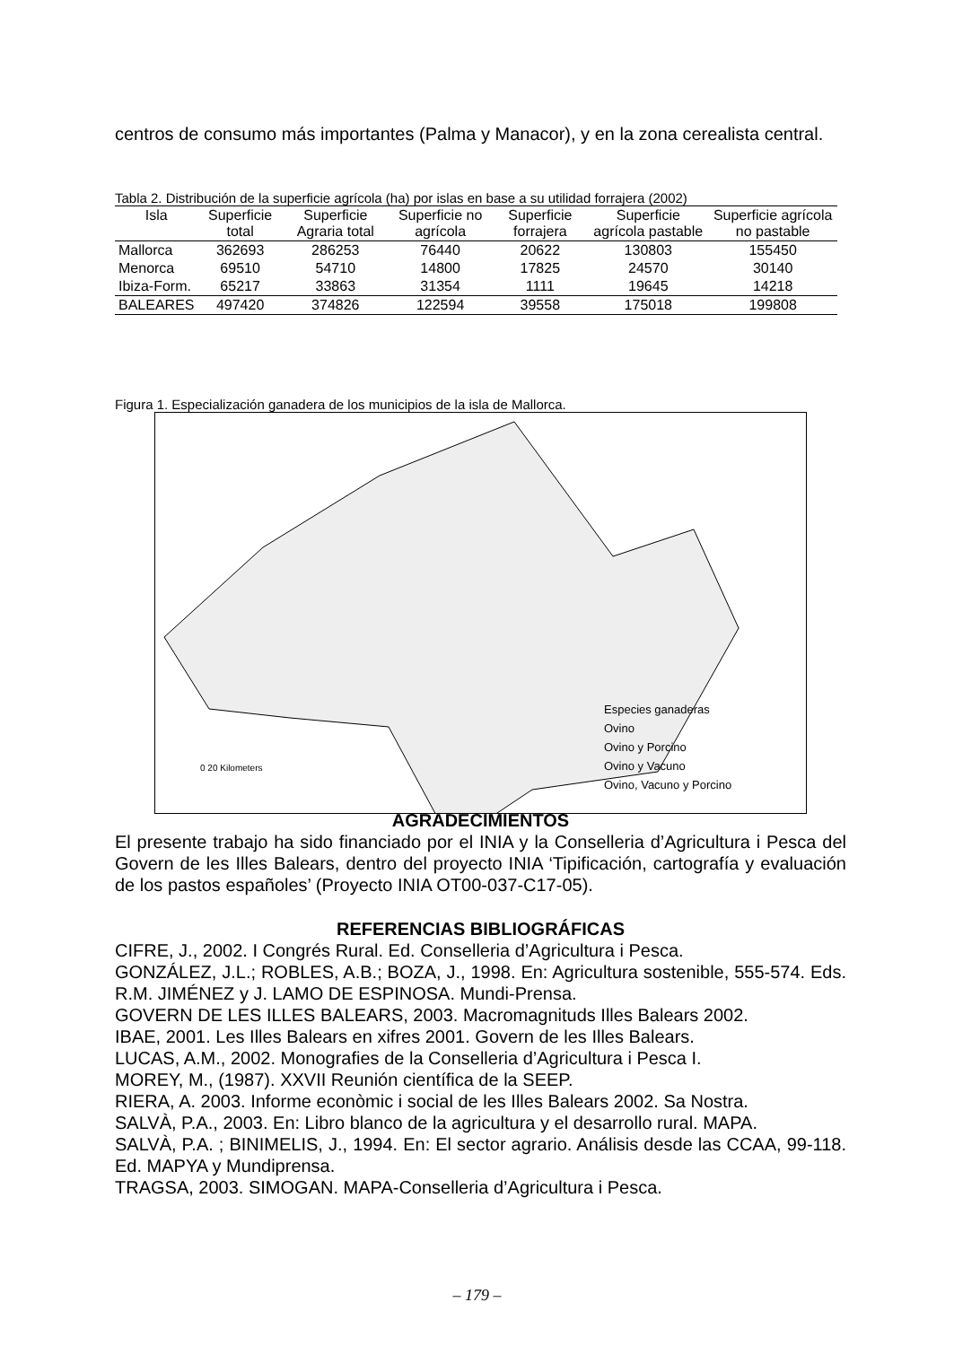centros de consumo más importantes (Palma y Manacor), y en la zona cerealista central.
Tabla 2. Distribución de la superficie agrícola (ha) por islas en base a su utilidad forrajera (2002)
| Isla | Superficie total | Superficie Agraria total | Superficie no agrícola | Superficie forrajera | Superficie agrícola pastable | Superficie agrícola no pastable |
| --- | --- | --- | --- | --- | --- | --- |
| Mallorca | 362693 | 286253 | 76440 | 20622 | 130803 | 155450 |
| Menorca | 69510 | 54710 | 14800 | 17825 | 24570 | 30140 |
| Ibiza-Form. | 65217 | 33863 | 31354 | 1111 | 19645 | 14218 |
| BALEARES | 497420 | 374826 | 122594 | 39558 | 175018 | 199808 |
Figura 1. Especialización ganadera de los municipios de la isla de Mallorca.
Especies ganaderas
Ovino
Ovino y Porcino
Ovino y Vacuno
Ovino, Vacuno y Porcino
0 20 Kilometers
AGRADECIMIENTOS
El presente trabajo ha sido financiado por el INIA y la Conselleria d’Agricultura i Pesca del Govern de les Illes Balears, dentro del proyecto INIA ‘Tipificación, cartografía y evaluación de los pastos españoles’ (Proyecto INIA OT00-037-C17-05).
REFERENCIAS BIBLIOGRÁFICAS
CIFRE, J., 2002. I Congrés Rural. Ed. Conselleria d’Agricultura i Pesca.
GONZÁLEZ, J.L.; ROBLES, A.B.; BOZA, J., 1998. En: Agricultura sostenible, 555-574. Eds. R.M. JIMÉNEZ y J. LAMO DE ESPINOSA. Mundi-Prensa.
GOVERN DE LES ILLES BALEARS, 2003. Macromagnituds Illes Balears 2002.
IBAE, 2001. Les Illes Balears en xifres 2001. Govern de les Illes Balears.
LUCAS, A.M., 2002. Monografies de la Conselleria d’Agricultura i Pesca I.
MOREY, M., (1987). XXVII Reunión científica de la SEEP.
RIERA, A. 2003. Informe econòmic i social de les Illes Balears 2002. Sa Nostra.
SALVÀ, P.A., 2003. En: Libro blanco de la agricultura y el desarrollo rural. MAPA.
SALVÀ, P.A. ; BINIMELIS, J., 1994. En: El sector agrario. Análisis desde las CCAA, 99-118. Ed. MAPYA y Mundiprensa.
TRAGSA, 2003. SIMOGAN. MAPA-Conselleria d’Agricultura i Pesca.
– 179 –